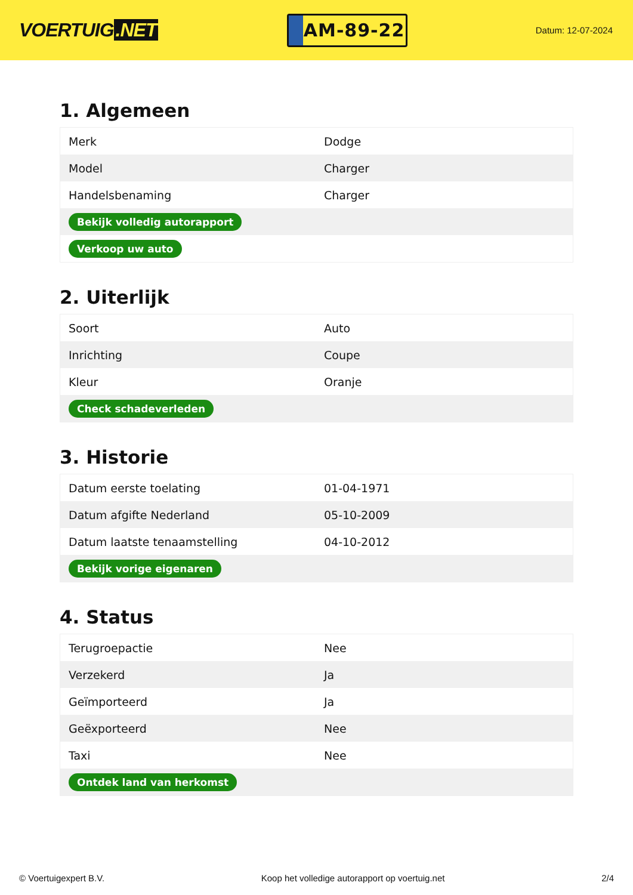VOERTUIG.NET
AM-89-22
Datum: 12-07-2024
1. Algemeen
| Merk | Dodge |
| Model | Charger |
| Handelsbenaming | Charger |
| Bekijk volledig autorapport | |
| Verkoop uw auto | |
2. Uiterlijk
| Soort | Auto |
| Inrichting | Coupe |
| Kleur | Oranje |
| Check schadeverleden | |
3. Historie
| Datum eerste toelating | 01-04-1971 |
| Datum afgifte Nederland | 05-10-2009 |
| Datum laatste tenaamstelling | 04-10-2012 |
| Bekijk vorige eigenaren | |
4. Status
| Terugroepactie | Nee |
| Verzekerd | Ja |
| Geïmporteerd | Ja |
| Geëxporteerd | Nee |
| Taxi | Nee |
| Ontdek land van herkomst | |
© Voertuigexpert B.V. Koop het volledige autorapport op voertuig.net 2/4